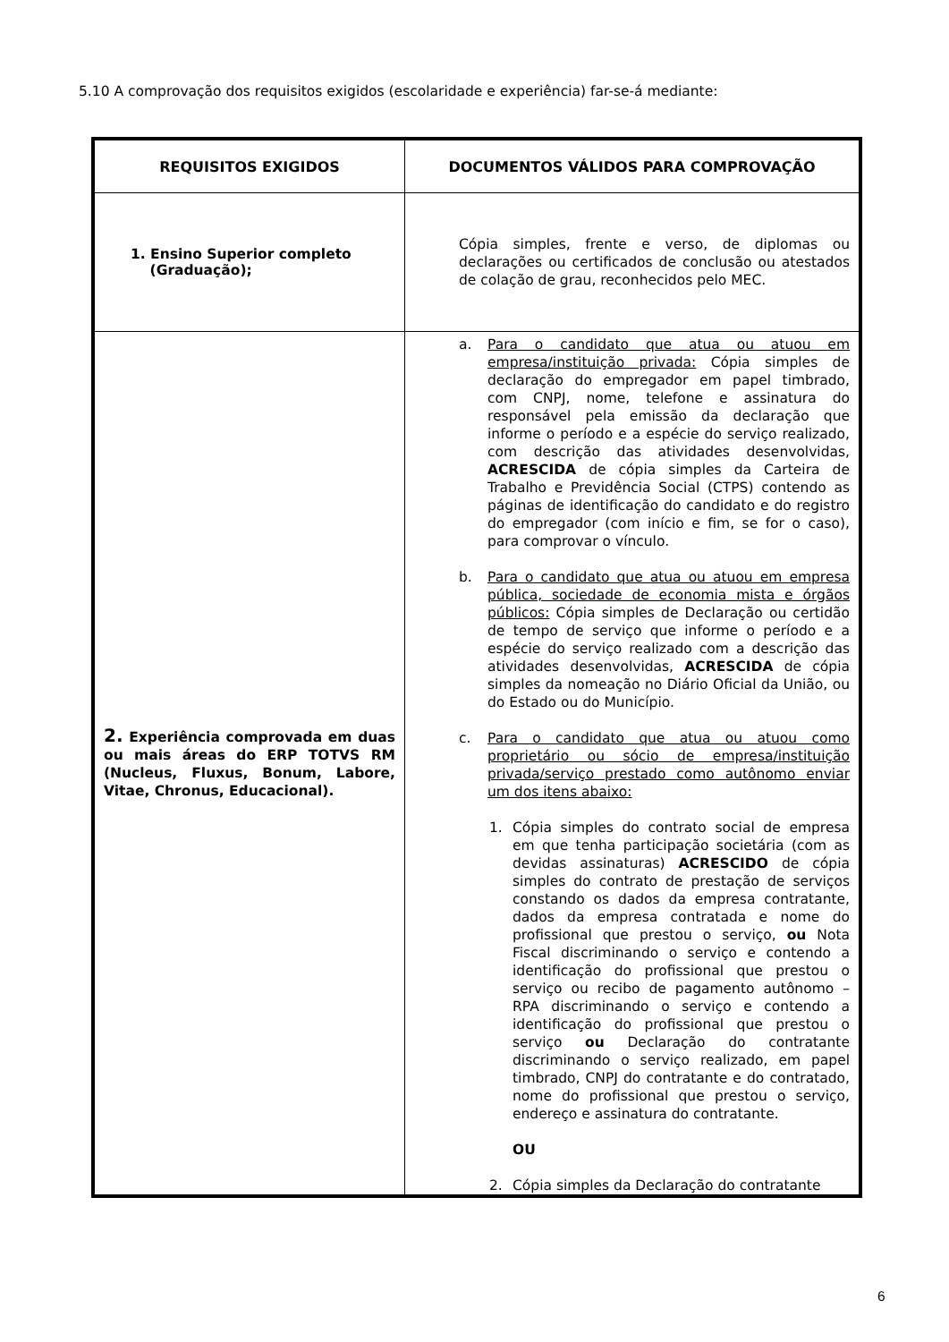5.10 A comprovação dos requisitos exigidos (escolaridade e experiência) far-se-á mediante:
| REQUISITOS EXIGIDOS | DOCUMENTOS VÁLIDOS PARA COMPROVAÇÃO |
| --- | --- |
| 1. Ensino Superior completo (Graduação); | Cópia simples, frente e verso, de diplomas ou declarações ou certificados de conclusão ou atestados de colação de grau, reconhecidos pelo MEC. |
| 2. Experiência comprovada em duas ou mais áreas do ERP TOTVS RM (Nucleus, Fluxus, Bonum, Labore, Vitae, Chronus, Educacional). | a. Para o candidato que atua ou atuou em empresa/instituição privada: Cópia simples de declaração do empregador em papel timbrado, com CNPJ, nome, telefone e assinatura do responsável pela emissão da declaração que informe o período e a espécie do serviço realizado, com descrição das atividades desenvolvidas, ACRESCIDA de cópia simples da Carteira de Trabalho e Previdência Social (CTPS) contendo as páginas de identificação do candidato e do registro do empregador (com início e fim, se for o caso), para comprovar o vínculo. b. Para o candidato que atua ou atuou em empresa pública, sociedade de economia mista e órgãos públicos: Cópia simples de Declaração ou certidão de tempo de serviço que informe o período e a espécie do serviço realizado com a descrição das atividades desenvolvidas, ACRESCIDA de cópia simples da nomeação no Diário Oficial da União, ou do Estado ou do Município. c. Para o candidato que atua ou atuou como proprietário ou sócio de empresa/instituição privada/serviço prestado como autônomo enviar um dos itens abaixo: 1. Cópia simples do contrato social de empresa em que tenha participação societária (com as devidas assinaturas) ACRESCIDO de cópia simples do contrato de prestação de serviços constando os dados da empresa contratante, dados da empresa contratada e nome do profissional que prestou o serviço, ou Nota Fiscal discriminando o serviço e contendo a identificação do profissional que prestou o serviço ou recibo de pagamento autônomo – RPA discriminando o serviço e contendo a identificação do profissional que prestou o serviço ou Declaração do contratante discriminando o serviço realizado, em papel timbrado, CNPJ do contratante e do contratado, nome do profissional que prestou o serviço, endereço e assinatura do contratante. OU 2. Cópia simples da Declaração do contratante |
6